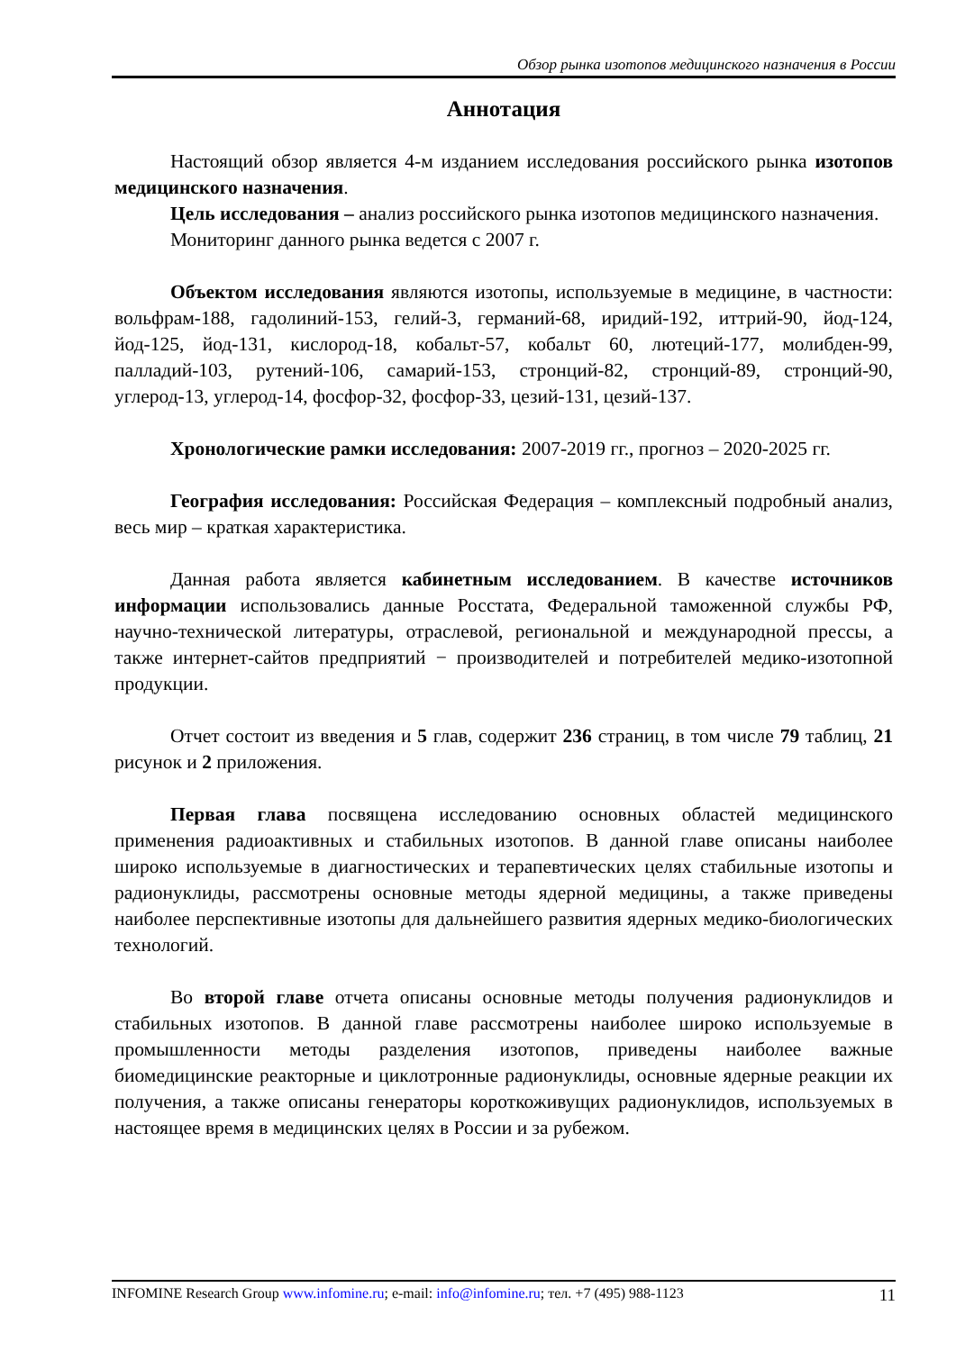Обзор рынка изотопов медицинского назначения в России
Аннотация
Настоящий обзор является 4-м изданием исследования российского рынка изотопов медицинского назначения.
Цель исследования – анализ российского рынка изотопов медицинского назначения.
Мониторинг данного рынка ведется с 2007 г.
Объектом исследования являются изотопы, используемые в медицине, в частности: вольфрам-188, гадолиний-153, гелий-3, германий-68, иридий-192, иттрий-90, йод-124, йод-125, йод-131, кислород-18, кобальт-57, кобальт 60, лютеций-177, молибден-99, палладий-103, рутений-106, самарий-153, стронций-82, стронций-89, стронций-90, углерод-13, углерод-14, фосфор-32, фосфор-33, цезий-131, цезий-137.
Хронологические рамки исследования: 2007-2019 гг., прогноз – 2020-2025 гг.
География исследования: Российская Федерация – комплексный подробный анализ, весь мир – краткая характеристика.
Данная работа является кабинетным исследованием. В качестве источников информации использовались данные Росстата, Федеральной таможенной службы РФ, научно-технической литературы, отраслевой, региональной и международной прессы, а также интернет-сайтов предприятий − производителей и потребителей медико-изотопной продукции.
Отчет состоит из введения и 5 глав, содержит 236 страниц, в том числе 79 таблиц, 21 рисунок и 2 приложения.
Первая глава посвящена исследованию основных областей медицинского применения радиоактивных и стабильных изотопов. В данной главе описаны наиболее широко используемые в диагностических и терапевтических целях стабильные изотопы и радионуклиды, рассмотрены основные методы ядерной медицины, а также приведены наиболее перспективные изотопы для дальнейшего развития ядерных медико-биологических технологий.
Во второй главе отчета описаны основные методы получения радионуклидов и стабильных изотопов. В данной главе рассмотрены наиболее широко используемые в промышленности методы разделения изотопов, приведены наиболее важные биомедицинские реакторные и циклотронные радионуклиды, основные ядерные реакции их получения, а также описаны генераторы короткоживущих радионуклидов, используемых в настоящее время в медицинских целях в России и за рубежом.
INFOMINE Research Group www.infomine.ru; e-mail: info@infomine.ru; тел. +7 (495) 988-1123 11